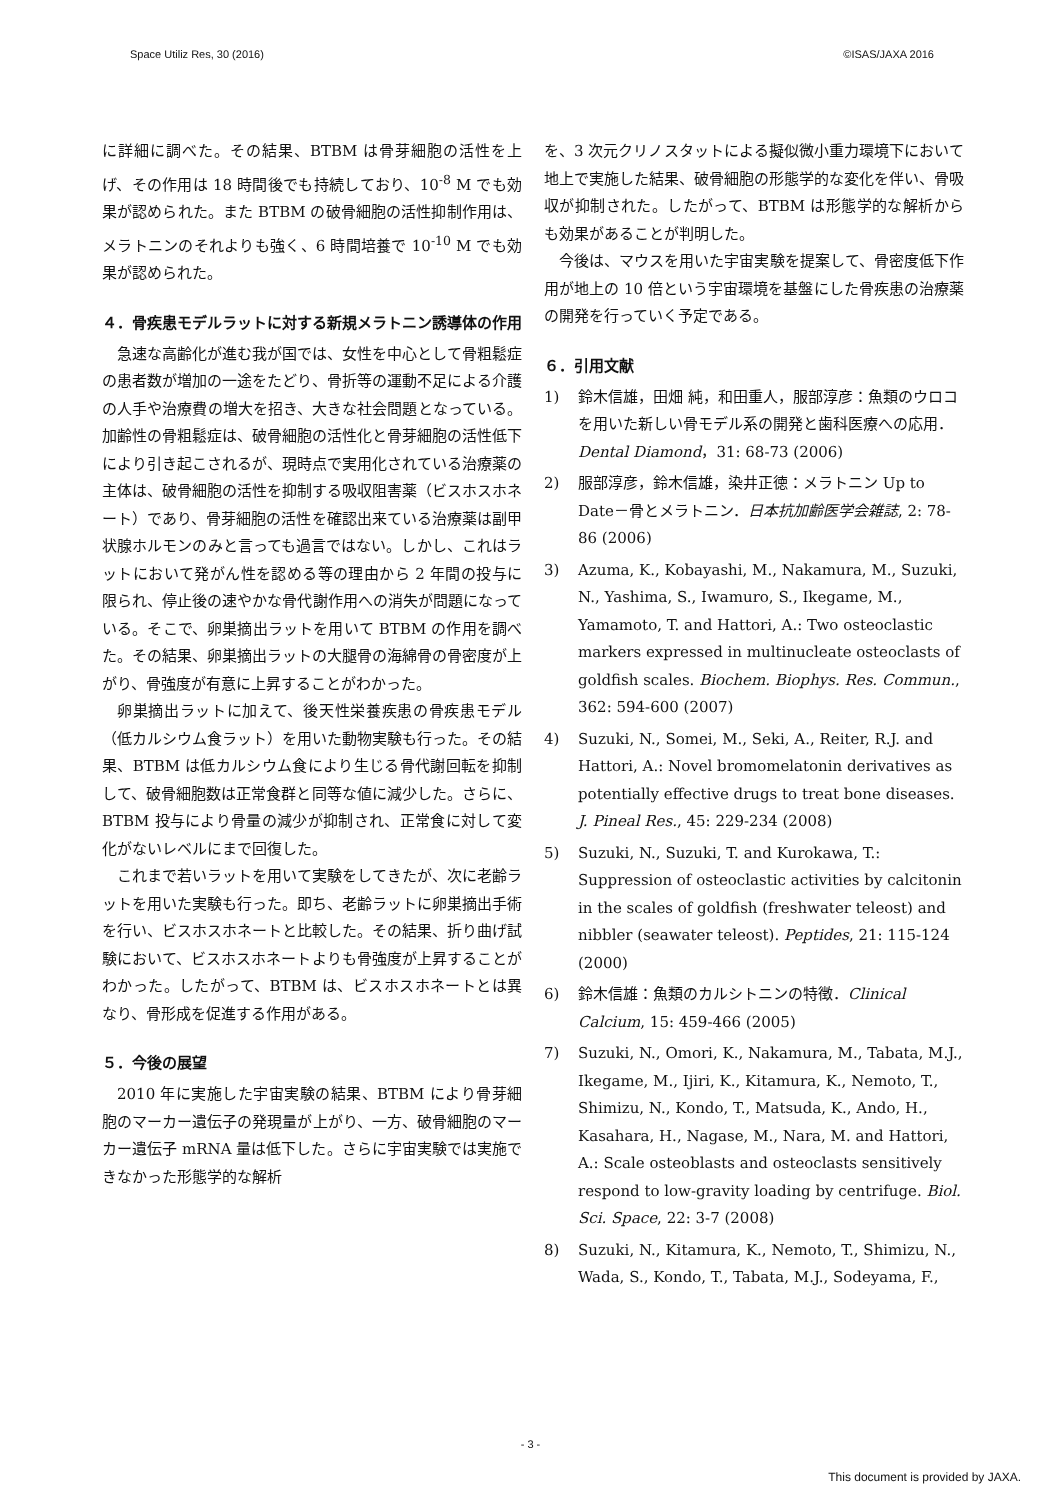Space Utiliz Res, 30 (2016) ©ISAS/JAXA 2016
に詳細に調べた。その結果、BTBM は骨芽細胞の活性を上げ、その作用は 18 時間後でも持続しており、10<sup>-8</sup> M でも効果が認められた。また BTBM の破骨細胞の活性抑制作用は、メラトニンのそれよりも強く、6 時間培養で 10<sup>-10</sup> M でも効果が認められた。
４．骨疾患モデルラットに対する新規メラトニン誘導体の作用
急速な高齢化が進む我が国では、女性を中心として骨粗鬆症の患者数が増加の一途をたどり、骨折等の運動不足による介護の人手や治療費の増大を招き、大きな社会問題となっている。加齢性の骨粗鬆症は、破骨細胞の活性化と骨芽細胞の活性低下により引き起こされるが、現時点で実用化されている治療薬の主体は、破骨細胞の活性を抑制する吸収阻害薬（ビスホスホネート）であり、骨芽細胞の活性を確認出来ている治療薬は副甲状腺ホルモンのみと言っても過言ではない。しかし、これはラットにおいて発がん性を認める等の理由から 2 年間の投与に限られ、停止後の速やかな骨代謝作用への消失が問題になっている。そこで、卵巣摘出ラットを用いて BTBM の作用を調べた。その結果、卵巣摘出ラットの大腿骨の海綿骨の骨密度が上がり、骨強度が有意に上昇することがわかった。
卵巣摘出ラットに加えて、後天性栄養疾患の骨疾患モデル（低カルシウム食ラット）を用いた動物実験も行った。その結果、BTBM は低カルシウム食により生じる骨代謝回転を抑制して、破骨細胞数は正常食群と同等な値に減少した。さらに、BTBM 投与により骨量の減少が抑制され、正常食に対して変化がないレベルにまで回復した。
これまで若いラットを用いて実験をしてきたが、次に老齢ラットを用いた実験も行った。即ち、老齢ラットに卵巣摘出手術を行い、ビスホスホネートと比較した。その結果、折り曲げ試験において、ビスホスホネートよりも骨強度が上昇することがわかった。したがって、BTBM は、ビスホスホネートとは異なり、骨形成を促進する作用がある。
５．今後の展望
2010 年に実施した宇宙実験の結果、BTBM により骨芽細胞のマーカー遺伝子の発現量が上がり、一方、破骨細胞のマーカー遺伝子 mRNA 量は低下した。さらに宇宙実験では実施できなかった形態学的な解析
を、3 次元クリノスタットによる擬似微小重力環境下において地上で実施した結果、破骨細胞の形態学的な変化を伴い、骨吸収が抑制された。したがって、BTBM は形態学的な解析からも効果があることが判明した。
今後は、マウスを用いた宇宙実験を提案して、骨密度低下作用が地上の 10 倍という宇宙環境を基盤にした骨疾患の治療薬の開発を行っていく予定である。
６．引用文献
1) 鈴木信雄，田畑 純，和田重人，服部淳彦：魚類のウロコを用いた新しい骨モデル系の開発と歯科医療への応用．Dental Diamond，31: 68-73 (2006)
2) 服部淳彦，鈴木信雄，染井正徳：メラトニン Up to Date－骨とメラトニン．日本抗加齢医学会雑誌, 2: 78-86 (2006)
3) Azuma, K., Kobayashi, M., Nakamura, M., Suzuki, N., Yashima, S., Iwamuro, S., Ikegame, M., Yamamoto, T. and Hattori, A.: Two osteoclastic markers expressed in multinucleate osteoclasts of goldfish scales. Biochem. Biophys. Res. Commun., 362: 594-600 (2007)
4) Suzuki, N., Somei, M., Seki, A., Reiter, R.J. and Hattori, A.: Novel bromomelatonin derivatives as potentially effective drugs to treat bone diseases. J. Pineal Res., 45: 229-234 (2008)
5) Suzuki, N., Suzuki, T. and Kurokawa, T.: Suppression of osteoclastic activities by calcitonin in the scales of goldfish (freshwater teleost) and nibbler (seawater teleost). Peptides, 21: 115-124 (2000)
6) 鈴木信雄：魚類のカルシトニンの特徴．Clinical Calcium, 15: 459-466 (2005)
7) Suzuki, N., Omori, K., Nakamura, M., Tabata, M.J., Ikegame, M., Ijiri, K., Kitamura, K., Nemoto, T., Shimizu, N., Kondo, T., Matsuda, K., Ando, H., Kasahara, H., Nagase, M., Nara, M. and Hattori, A.: Scale osteoblasts and osteoclasts sensitively respond to low-gravity loading by centrifuge. Biol. Sci. Space, 22: 3-7 (2008)
8) Suzuki, N., Kitamura, K., Nemoto, T., Shimizu, N., Wada, S., Kondo, T., Tabata, M.J., Sodeyama, F.,
- 3 -
This document is provided by JAXA.